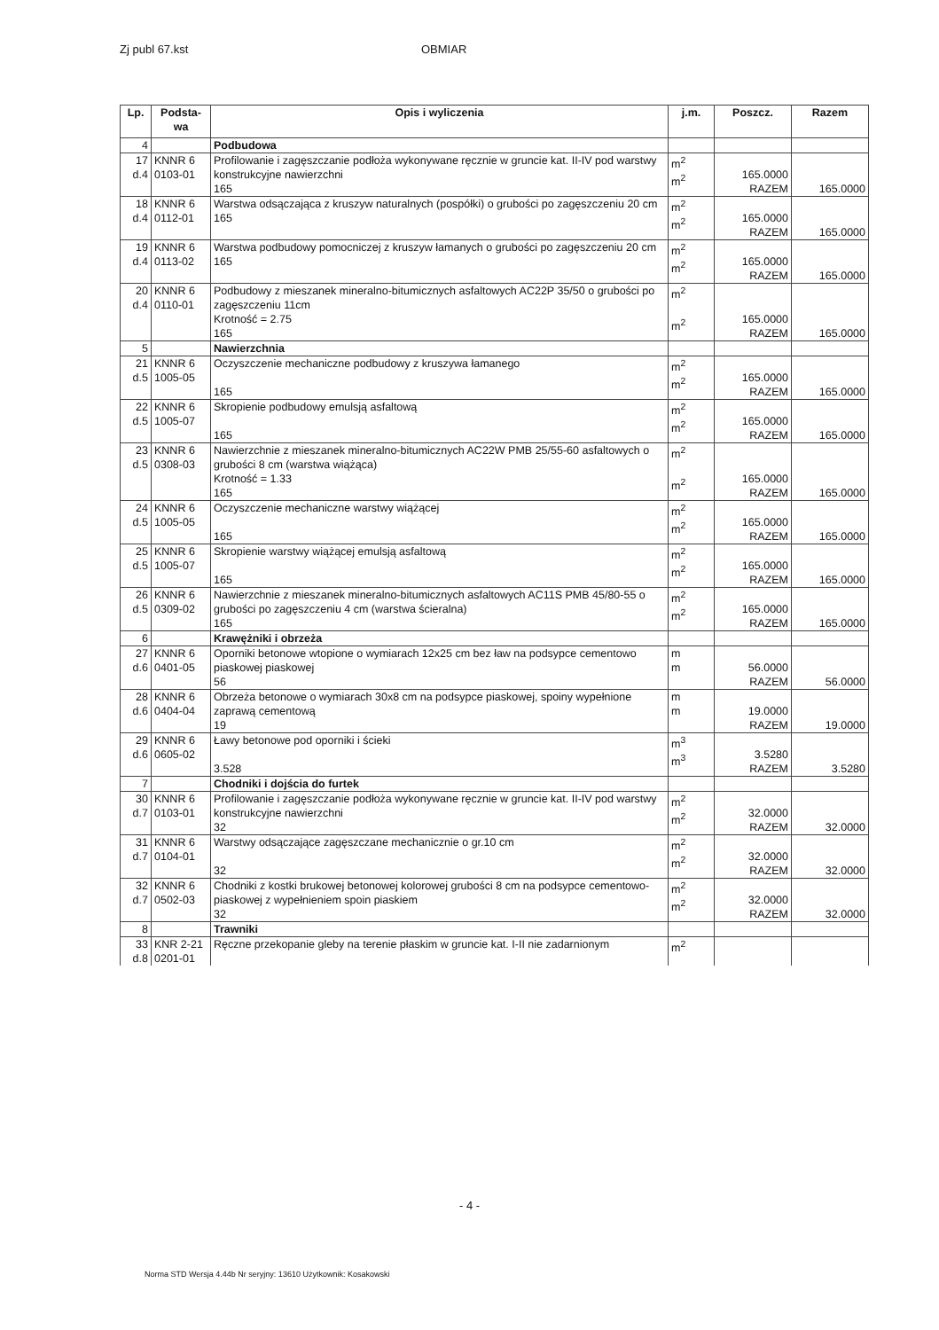Zj publ 67.kst OBMIAR
| Lp. | Podsta-wa | Opis i wyliczenia | j.m. | Poszcz. | Razem |
| --- | --- | --- | --- | --- | --- |
| 4 | | Podbudowa | | | |
| 17 d.4 | KNNR 6 0103-01 | Profilowanie i zagęszczanie podłoża wykonywane ręcznie w gruncie kat. II-IV pod warstwy konstrukcyjne nawierzchni 165 | m<sup>2</sup> m<sup>2</sup> | 165.0000 RAZEM | 165.0000 |
| 18 d.4 | KNNR 6 0112-01 | Warstwa odsączająca z kruszyw naturalnych (pospółki) o grubości po zagęszczeniu 20 cm 165 | m<sup>2</sup> m<sup>2</sup> | 165.0000 RAZEM | 165.0000 |
| 19 d.4 | KNNR 6 0113-02 | Warstwa podbudowy pomocniczej z kruszyw łamanych o grubości po zagęszczeniu 20 cm 165 | m<sup>2</sup> m<sup>2</sup> | 165.0000 RAZEM | 165.0000 |
| 20 d.4 | KNNR 6 0110-01 | Podbudowy z mieszanek mineralno-bitumicznych asfaltowych AC22P 35/50 o grubości po zagęszczeniu 11cm Krotność = 2.75 165 | m<sup>2</sup> m<sup>2</sup> | 165.0000 RAZEM | 165.0000 |
| 5 | | Nawierzchnia | | | |
| 21 d.5 | KNNR 6 1005-05 | Oczyszczenie mechaniczne podbudowy z kruszywa łamanego 165 | m<sup>2</sup> m<sup>2</sup> | 165.0000 RAZEM | 165.0000 |
| 22 d.5 | KNNR 6 1005-07 | Skropienie podbudowy emulsją asfaltową 165 | m<sup>2</sup> m<sup>2</sup> | 165.0000 RAZEM | 165.0000 |
| 23 d.5 | KNNR 6 0308-03 | Nawierzchnie z mieszanek mineralno-bitumicznych AC22W PMB 25/55-60 asfaltowych o grubości 8 cm (warstwa wiążąca) Krotność = 1.33 165 | m<sup>2</sup> m<sup>2</sup> | 165.0000 RAZEM | 165.0000 |
| 24 d.5 | KNNR 6 1005-05 | Oczyszczenie mechaniczne warstwy wiążącej 165 | m<sup>2</sup> m<sup>2</sup> | 165.0000 RAZEM | 165.0000 |
| 25 d.5 | KNNR 6 1005-07 | Skropienie warstwy wiążącej emulsją asfaltową 165 | m<sup>2</sup> m<sup>2</sup> | 165.0000 RAZEM | 165.0000 |
| 26 d.5 | KNNR 6 0309-02 | Nawierzchnie z mieszanek mineralno-bitumicznych asfaltowych AC11S PMB 45/80-55 o grubości po zagęszczeniu 4 cm (warstwa ścieralna) 165 | m<sup>2</sup> m<sup>2</sup> | 165.0000 RAZEM | 165.0000 |
| 6 | | Krawężniki i obrzeża | | | |
| 27 d.6 | KNNR 6 0401-05 | Oporniki betonowe wtopione o wymiarach 12x25 cm bez ław na podsypce cementowo piaskowej piaskowej 56 | m m | 56.0000 RAZEM | 56.0000 |
| 28 d.6 | KNNR 6 0404-04 | Obrzeża betonowe o wymiarach 30x8 cm na podsypce piaskowej, spoiny wypełnione zaprawą cementową 19 | m m | 19.0000 RAZEM | 19.0000 |
| 29 d.6 | KNNR 6 0605-02 | Ławy betonowe pod oporniki i ścieki 3.528 | m<sup>3</sup> m<sup>3</sup> | 3.5280 RAZEM | 3.5280 |
| 7 | | Chodniki i dojścia do furtek | | | |
| 30 d.7 | KNNR 6 0103-01 | Profilowanie i zagęszczanie podłoża wykonywane ręcznie w gruncie kat. II-IV pod warstwy konstrukcyjne nawierzchni 32 | m<sup>2</sup> m<sup>2</sup> | 32.0000 RAZEM | 32.0000 |
| 31 d.7 | KNNR 6 0104-01 | Warstwy odsączające zagęszczane mechanicznie o gr.10 cm 32 | m<sup>2</sup> m<sup>2</sup> | 32.0000 RAZEM | 32.0000 |
| 32 d.7 | KNNR 6 0502-03 | Chodniki z kostki brukowej betonowej kolorowej grubości 8 cm na podsypce cementowo-piaskowej z wypełnieniem spoin piaskiem 32 | m<sup>2</sup> m<sup>2</sup> | 32.0000 RAZEM | 32.0000 |
| 8 | | Trawniki | | | |
| 33 d.8 | KNR 2-21 0201-01 | Ręczne przekopanie gleby na terenie płaskim w gruncie kat. I-II nie zadarnionym | m<sup>2</sup> | | |
- 4 -
Norma STD Wersja 4.44b Nr seryjny: 13610 Użytkownik: Kosakowski